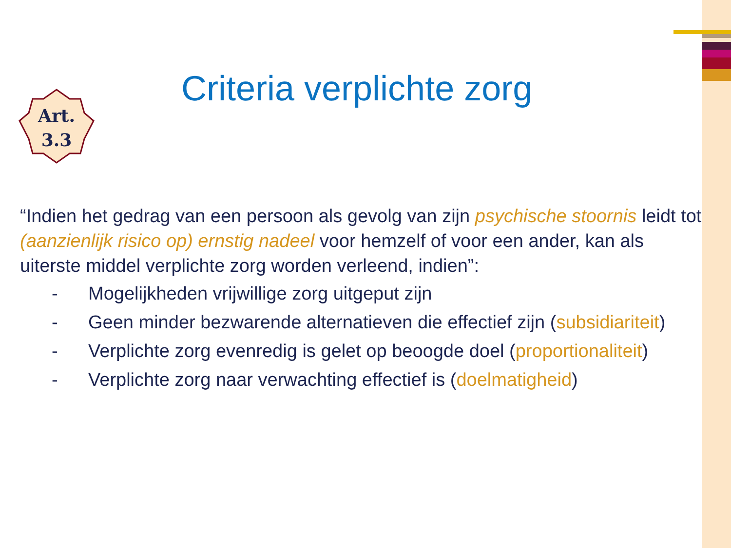Criteria verplichte zorg
Art.
3.3
“Indien het gedrag van een persoon als gevolg van zijn psychische stoornis leidt tot (aanzienlijk risico op) ernstig nadeel voor hemzelf of voor een ander, kan als uiterste middel verplichte zorg worden verleend, indien”:
- Mogelijkheden vrijwillige zorg uitgeput zijn
- Geen minder bezwarende alternatieven die effectief zijn (subsidiariteit)
- Verplichte zorg evenredig is gelet op beoogde doel (proportionaliteit)
- Verplichte zorg naar verwachting effectief is (doelmatigheid)